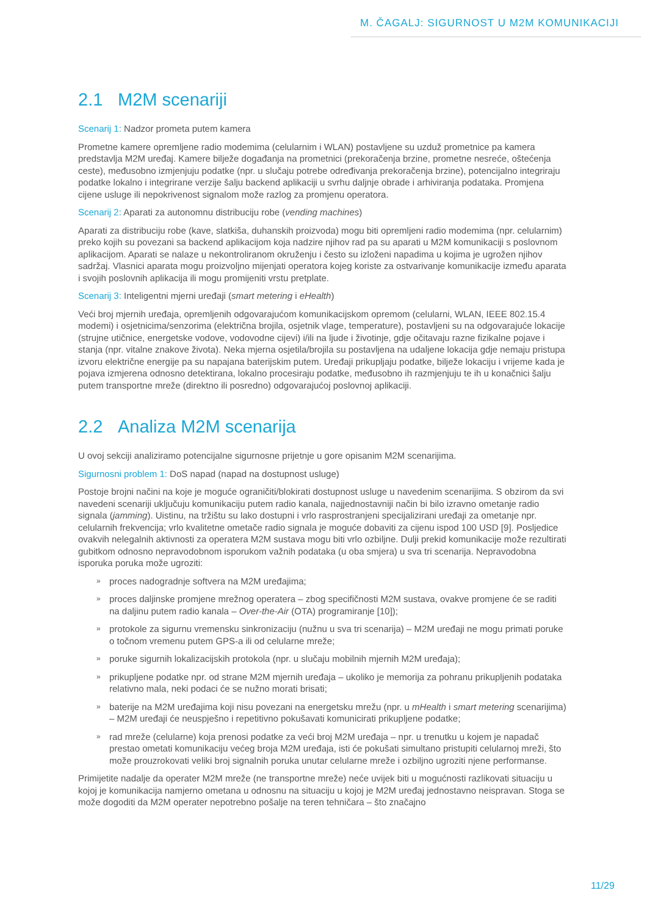M. ČAGALJ: SIGURNOST U M2M KOMUNIKACIJI
2.1 M2M scenariji
Scenarij 1: Nadzor prometa putem kamera
Prometne kamere opremljene radio modemima (celularnim i WLAN) postavljene su uzduž prometnice pa kamera predstavlja M2M uređaj. Kamere bilježe događanja na prometnici (prekoračenja brzine, prometne nesreće, oštećenja ceste), međusobno izmjenjuju podatke (npr. u slučaju potrebe određivanja prekoračenja brzine), potencijalno integriraju podatke lokalno i integrirane verzije šalju backend aplikaciji u svrhu daljnje obrade i arhiviranja podataka. Promjena cijene usluge ili nepokrivenost signalom može razlog za promjenu operatora.
Scenarij 2: Aparati za autonomnu distribuciju robe (vending machines)
Aparati za distribuciju robe (kave, slatkiša, duhanskih proizvoda) mogu biti opremljeni radio modemima (npr. celularnim) preko kojih su povezani sa backend aplikacijom koja nadzire njihov rad pa su aparati u M2M komunikaciji s poslovnom aplikacijom. Aparati se nalaze u nekontroliranom okruženju i često su izloženi napadima u kojima je ugrožen njihov sadržaj. Vlasnici aparata mogu proizvoljno mijenjati operatora kojeg koriste za ostvarivanje komunikacije između aparata i svojih poslovnih aplikacija ili mogu promijeniti vrstu pretplate.
Scenarij 3: Inteligentni mjerni uređaji (smart metering i eHealth)
Veći broj mjernih uređaja, opremljenih odgovarajućom komunikacijskom opremom (celularni, WLAN, IEEE 802.15.4 modemi) i osjetnicima/senzorima (električna brojila, osjetnik vlage, temperature), postavljeni su na odgovarajuće lokacije (strujne utičnice, energetske vodove, vodovodne cijevi) i/ili na ljude i životinje, gdje očitavaju razne fizikalne pojave i stanja (npr. vitalne znakove života). Neka mjerna osjetila/brojila su postavljena na udaljene lokacija gdje nemaju pristupa izvoru električne energije pa su napajana baterijskim putem. Uređaji prikupljaju podatke, bilježe lokaciju i vrijeme kada je pojava izmjerena odnosno detektirana, lokalno procesiraju podatke, međusobno ih razmjenjuju te ih u konačnici šalju putem transportne mreže (direktno ili posredno) odgovarajućoj poslovnoj aplikaciji.
2.2 Analiza M2M scenarija
U ovoj sekciji analiziramo potencijalne sigurnosne prijetnje u gore opisanim M2M scenarijima.
Sigurnosni problem 1: DoS napad (napad na dostupnost usluge)
Postoje brojni načini na koje je moguće ograničiti/blokirati dostupnost usluge u navedenim scenarijima. S obzirom da svi navedeni scenariji uključuju komunikaciju putem radio kanala, najjednostavniji način bi bilo izravno ometanje radio signala (jamming). Uistinu, na tržištu su lako dostupni i vrlo rasprostranjeni specijalizirani uređaji za ometanje npr. celularnih frekvencija; vrlo kvalitetne ometače radio signala je moguće dobaviti za cijenu ispod 100 USD [9]. Posljedice ovakvih nelegalnih aktivnosti za operatera M2M sustava mogu biti vrlo ozbiljne. Dulji prekid komunikacije može rezultirati gubitkom odnosno nepravodobnom isporukom važnih podataka (u oba smjera) u sva tri scenarija. Nepravodobna isporuka poruka može ugroziti:
» proces nadogradnje softvera na M2M uređajima;
» proces daljinske promjene mrežnog operatera – zbog specifičnosti M2M sustava, ovakve promjene će se raditi na daljinu putem radio kanala – Over-the-Air (OTA) programiranje [10]);
» protokole za sigurnu vremensku sinkronizaciju (nužnu u sva tri scenarija) – M2M uređaji ne mogu primati poruke o točnom vremenu putem GPS-a ili od celularne mreže;
» poruke sigurnih lokalizacijskih protokola (npr. u slučaju mobilnih mjernih M2M uređaja);
» prikupljene podatke npr. od strane M2M mjernih uređaja – ukoliko je memorija za pohranu prikupljenih podataka relativno mala, neki podaci će se nužno morati brisati;
» baterije na M2M uređajima koji nisu povezani na energetsku mrežu (npr. u mHealth i smart metering scenarijima) – M2M uređaji će neuspješno i repetitivno pokušavati komunicirati prikupljene podatke;
» rad mreže (celularne) koja prenosi podatke za veći broj M2M uređaja – npr. u trenutku u kojem je napadač prestao ometati komunikaciju većeg broja M2M uređaja, isti će pokušati simultano pristupiti celularnoj mreži, što može prouzrokovati veliki broj signalnih poruka unutar celularne mreže i ozbiljno ugroziti njene performanse.
Primijetite nadalje da operater M2M mreže (ne transportne mreže) neće uvijek biti u mogućnosti razlikovati situaciju u kojoj je komunikacija namjerno ometana u odnosnu na situaciju u kojoj je M2M uređaj jednostavno neispravan. Stoga se može dogoditi da M2M operater nepotrebno pošalje na teren tehničara – što značajno
11/29